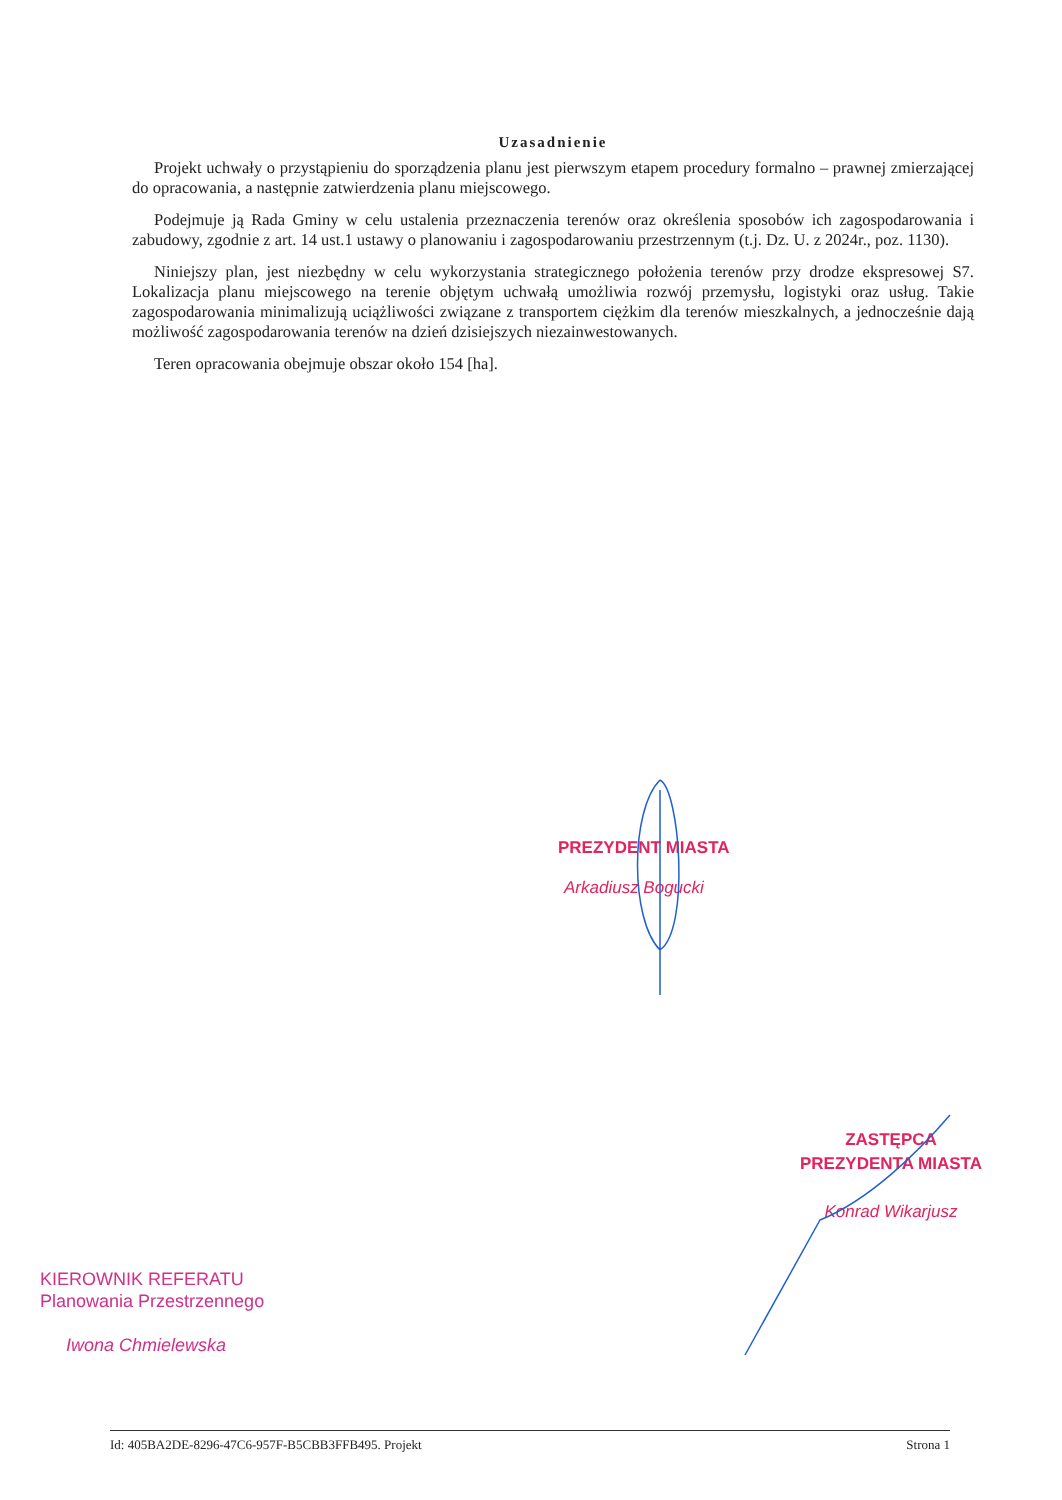Uzasadnienie
Projekt uchwały o przystąpieniu do sporządzenia planu jest pierwszym etapem procedury formalno – prawnej zmierzającej do opracowania, a następnie zatwierdzenia planu miejscowego.
Podejmuje ją Rada Gminy w celu ustalenia przeznaczenia terenów oraz określenia sposobów ich zagospodarowania i zabudowy, zgodnie z art. 14 ust.1 ustawy o planowaniu i zagospodarowaniu przestrzennym (t.j. Dz. U. z 2024r., poz. 1130).
Niniejszy plan, jest niezbędny w celu wykorzystania strategicznego położenia terenów przy drodze ekspresowej S7. Lokalizacja planu miejscowego na terenie objętym uchwałą umożliwia rozwój przemysłu, logistyki oraz usług. Takie zagospodarowania minimalizują uciążliwości związane z transportem ciężkim dla terenów mieszkalnych, a jednocześnie dają możliwość zagospodarowania terenów na dzień dzisiejszych niezainwestowanych.
Teren opracowania obejmuje obszar około 154 [ha].
PREZYDENT MIASTA
Arkadiusz Bogucki
ZASTĘPCA
PREZYDENTA MIASTA
Konrad Wikarjusz
KIEROWNIK REFERATU
Planowania Przestrzennego
Iwona Chmielewska
Id: 405BA2DE-8296-47C6-957F-B5CBB3FFB495. Projekt Strona 1